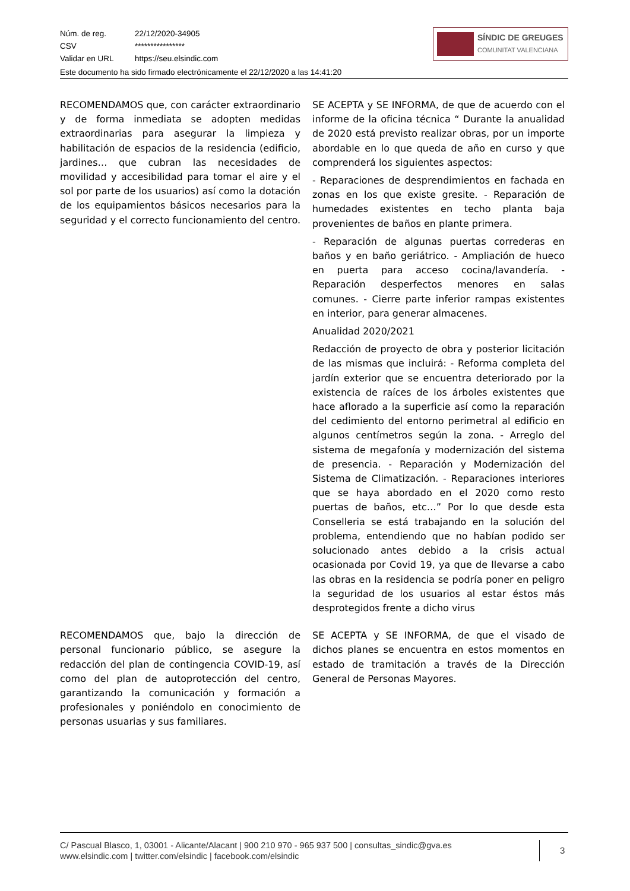Núm. de reg. 22/12/2020-34905
CSV ****************
Validar en URL https://seu.elsindic.com
Este documento ha sido firmado electrónicamente el 22/12/2020 a las 14:41:20
SÍNDIC DE GREUGES
COMUNITAT VALENCIANA
| RECOMENDAMOS que, con carácter extraordinario y de forma inmediata se adopten medidas extraordinarias para asegurar la limpieza y habilitación de espacios de la residencia (edificio, jardines… que cubran las necesidades de movilidad y accesibilidad para tomar el aire y el sol por parte de los usuarios) así como la dotación de los equipamientos básicos necesarios para la seguridad y el correcto funcionamiento del centro. | SE ACEPTA y SE INFORMA, de que de acuerdo con el informe de la oficina técnica “ Durante la anualidad de 2020 está previsto realizar obras, por un importe abordable en lo que queda de año en curso y que comprenderá los siguientes aspectos: - Reparaciones de desprendimientos en fachada en zonas en los que existe gresite. - Reparación de humedades existentes en techo planta baja provenientes de baños en plante primera. - Reparación de algunas puertas correderas en baños y en baño geriátrico. - Ampliación de hueco en puerta para acceso cocina/lavandería. - Reparación desperfectos menores en salas comunes. - Cierre parte inferior rampas existentes en interior, para generar almacenes. Anualidad 2020/2021 Redacción de proyecto de obra y posterior licitación de las mismas que incluirá: - Reforma completa del jardín exterior que se encuentra deteriorado por la existencia de raíces de los árboles existentes que hace aflorado a la superficie así como la reparación del cedimiento del entorno perimetral al edificio en algunos centímetros según la zona. - Arreglo del sistema de megafonía y modernización del sistema de presencia. - Reparación y Modernización del Sistema de Climatización. - Reparaciones interiores que se haya abordado en el 2020 como resto puertas de baños, etc…” Por lo que desde esta Conselleria se está trabajando en la solución del problema, entendiendo que no habían podido ser solucionado antes debido a la crisis actual ocasionada por Covid 19, ya que de llevarse a cabo las obras en la residencia se podría poner en peligro la seguridad de los usuarios al estar éstos más desprotegidos frente a dicho virus |
| RECOMENDAMOS que, bajo la dirección de personal funcionario público, se asegure la redacción del plan de contingencia COVID-19, así como del plan de autoprotección del centro, garantizando la comunicación y formación a profesionales y poniéndolo en conocimiento de personas usuarias y sus familiares. | SE ACEPTA y SE INFORMA, de que el visado de dichos planes se encuentra en estos momentos en estado de tramitación a través de la Dirección General de Personas Mayores. |
C/ Pascual Blasco, 1, 03001 - Alicante/Alacant | 900 210 970 - 965 937 500 | consultas_sindic@gva.es
www.elsindic.com | twitter.com/elsindic | facebook.com/elsindic
3